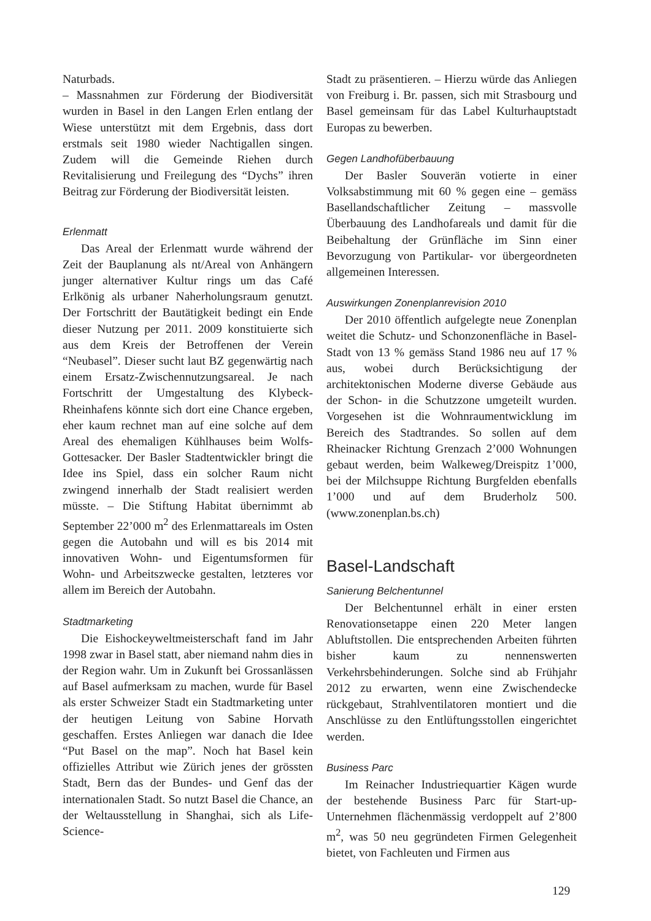Naturbads.
– Massnahmen zur Förderung der Biodiversität wurden in Basel in den Langen Erlen entlang der Wiese unterstützt mit dem Ergebnis, dass dort erstmals seit 1980 wieder Nachtigallen singen. Zudem will die Gemeinde Riehen durch Revitalisierung und Freilegung des “Dychs” ihren Beitrag zur Förderung der Biodiversität leisten.
Erlenmatt
Das Areal der Erlenmatt wurde während der Zeit der Bauplanung als nt/Areal von Anhängern junger alternativer Kultur rings um das Café Erlkönig als urbaner Naherholungsraum genutzt. Der Fortschritt der Bautätigkeit bedingt ein Ende dieser Nutzung per 2011. 2009 konstituierte sich aus dem Kreis der Betroffenen der Verein “Neubasel”. Dieser sucht laut BZ gegenwärtig nach einem Ersatz-Zwischennutzungsareal. Je nach Fortschritt der Umgestaltung des Klybeck-Rheinhafens könnte sich dort eine Chance ergeben, eher kaum rechnet man auf eine solche auf dem Areal des ehemaligen Kühlhauses beim Wolfs-Gottesacker. Der Basler Stadtentwickler bringt die Idee ins Spiel, dass ein solcher Raum nicht zwingend innerhalb der Stadt realisiert werden müsste. – Die Stiftung Habitat übernimmt ab September 22’000 m<sup>2</sup> des Erlenmattareals im Osten gegen die Autobahn und will es bis 2014 mit innovativen Wohn- und Eigentumsformen für Wohn- und Arbeitszwecke gestalten, letzteres vor allem im Bereich der Autobahn.
Stadtmarketing
Die Eishockeyweltmeisterschaft fand im Jahr 1998 zwar in Basel statt, aber niemand nahm dies in der Region wahr. Um in Zukunft bei Grossanlässen auf Basel aufmerksam zu machen, wurde für Basel als erster Schweizer Stadt ein Stadtmarketing unter der heutigen Leitung von Sabine Horvath geschaffen. Erstes Anliegen war danach die Idee “Put Basel on the map”. Noch hat Basel kein offizielles Attribut wie Zürich jenes der grössten Stadt, Bern das der Bundes- und Genf das der internationalen Stadt. So nutzt Basel die Chance, an der Weltausstellung in Shanghai, sich als Life-Science-
Stadt zu präsentieren. – Hierzu würde das Anliegen von Freiburg i. Br. passen, sich mit Strasbourg und Basel gemeinsam für das Label Kulturhauptstadt Europas zu bewerben.
Gegen Landhofüberbauung
Der Basler Souverän votierte in einer Volksabstimmung mit 60 % gegen eine – gemäss Basellandschaftlicher Zeitung – massvolle Überbauung des Landhofareals und damit für die Beibehaltung der Grünfläche im Sinn einer Bevorzugung von Partikular- vor übergeordneten allgemeinen Interessen.
Auswirkungen Zonenplanrevision 2010
Der 2010 öffentlich aufgelegte neue Zonenplan weitet die Schutz- und Schonzonenfläche in Basel-Stadt von 13 % gemäss Stand 1986 neu auf 17 % aus, wobei durch Berücksichtigung der architektonischen Moderne diverse Gebäude aus der Schon- in die Schutzzone umgeteilt wurden. Vorgesehen ist die Wohnraumentwicklung im Bereich des Stadtrandes. So sollen auf dem Rheinacker Richtung Grenzach 2’000 Wohnungen gebaut werden, beim Walkeweg/Dreispitz 1’000, bei der Milchsuppe Richtung Burgfelden ebenfalls 1’000 und auf dem Bruderholz 500. (www.zonenplan.bs.ch)
Basel-Landschaft
Sanierung Belchentunnel
Der Belchentunnel erhält in einer ersten Renovationsetappe einen 220 Meter langen Abluftstollen. Die entsprechenden Arbeiten führten bisher kaum zu nennenswerten Verkehrsbehinderungen. Solche sind ab Frühjahr 2012 zu erwarten, wenn eine Zwischendecke rückgebaut, Strahlventilatoren montiert und die Anschlüsse zu den Entlüftungsstollen eingerichtet werden.
Business Parc
Im Reinacher Industriequartier Kägen wurde der bestehende Business Parc für Start-up-Unternehmen flächenmässig verdoppelt auf 2’800 m<sup>2</sup>, was 50 neu gegründeten Firmen Gelegenheit bietet, von Fachleuten und Firmen aus
129